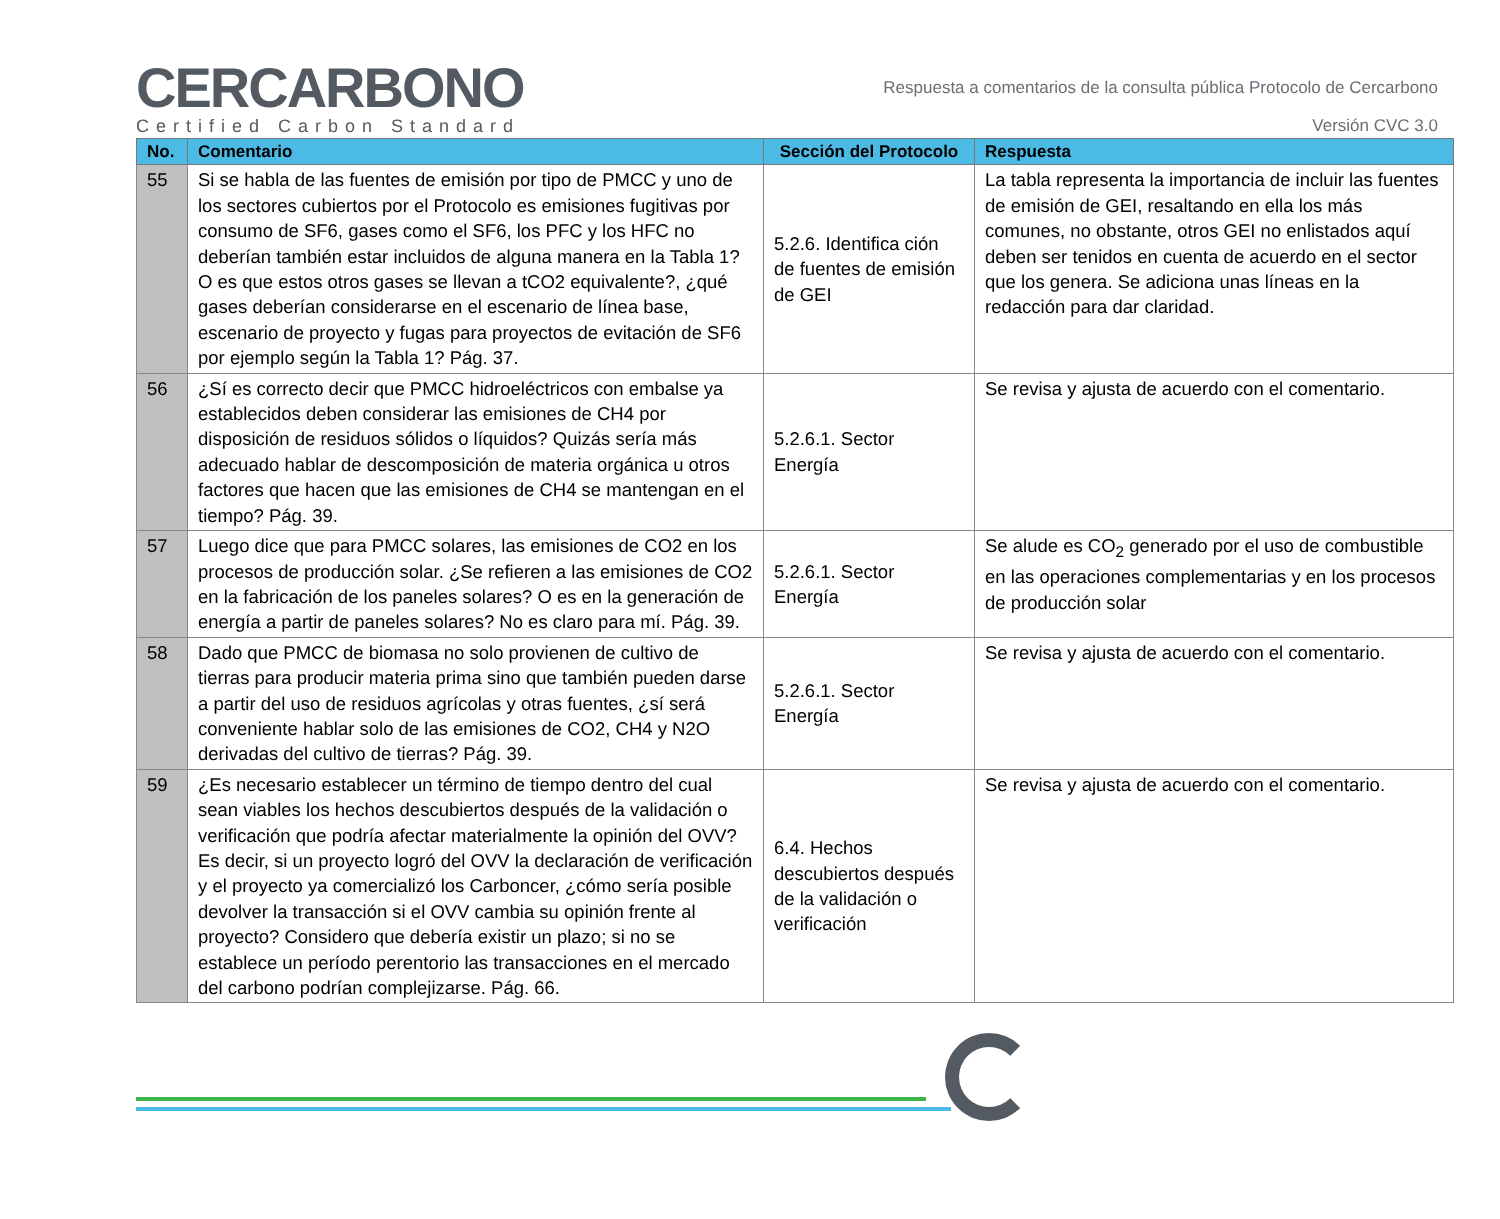CERCARBONO
Certified Carbon Standard
Respuesta a comentarios de la consulta pública Protocolo de Cercarbono
Versión CVC 3.0
| No. | Comentario | Sección del Protocolo | Respuesta |
| --- | --- | --- | --- |
| 55 | Si se habla de las fuentes de emisión por tipo de PMCC y uno de los sectores cubiertos por el Protocolo es emisiones fugitivas por consumo de SF6, gases como el SF6, los PFC y los HFC no deberían también estar incluidos de alguna manera en la Tabla 1? O es que estos otros gases se llevan a tCO2 equivalente?, ¿qué gases deberían considerarse en el escenario de línea base, escenario de proyecto y fugas para proyectos de evitación de SF6 por ejemplo según la Tabla 1? Pág. 37. | 5.2.6. Identifica ción de fuentes de emisión de GEI | La tabla representa la importancia de incluir las fuentes de emisión de GEI, resaltando en ella los más comunes, no obstante, otros GEI no enlistados aquí deben ser tenidos en cuenta de acuerdo en el sector que los genera. Se adiciona unas líneas en la redacción para dar claridad. |
| 56 | ¿Sí es correcto decir que PMCC hidroeléctricos con embalse ya establecidos deben considerar las emisiones de CH4 por disposición de residuos sólidos o líquidos? Quizás sería más adecuado hablar de descomposición de materia orgánica u otros factores que hacen que las emisiones de CH4 se mantengan en el tiempo? Pág. 39. | 5.2.6.1. Sector Energía | Se revisa y ajusta de acuerdo con el comentario. |
| 57 | Luego dice que para PMCC solares, las emisiones de CO2 en los procesos de producción solar. ¿Se refieren a las emisiones de CO2 en la fabricación de los paneles solares? O es en la generación de energía a partir de paneles solares? No es claro para mí. Pág. 39. | 5.2.6.1. Sector Energía | Se alude es CO<sub>2</sub> generado por el uso de combustible en las operaciones complementarias y en los procesos de producción solar |
| 58 | Dado que PMCC de biomasa no solo provienen de cultivo de tierras para producir materia prima sino que también pueden darse a partir del uso de residuos agrícolas y otras fuentes, ¿sí será conveniente hablar solo de las emisiones de CO2, CH4 y N2O derivadas del cultivo de tierras? Pág. 39. | 5.2.6.1. Sector Energía | Se revisa y ajusta de acuerdo con el comentario. |
| 59 | ¿Es necesario establecer un término de tiempo dentro del cual sean viables los hechos descubiertos después de la validación o verificación que podría afectar materialmente la opinión del OVV? Es decir, si un proyecto logró del OVV la declaración de verificación y el proyecto ya comercializó los Carboncer, ¿cómo sería posible devolver la transacción si el OVV cambia su opinión frente al proyecto? Considero que debería existir un plazo; si no se establece un período perentorio las transacciones en el mercado del carbono podrían complejizarse. Pág. 66. | 6.4. Hechos descubiertos después de la validación o verificación | Se revisa y ajusta de acuerdo con el comentario. |